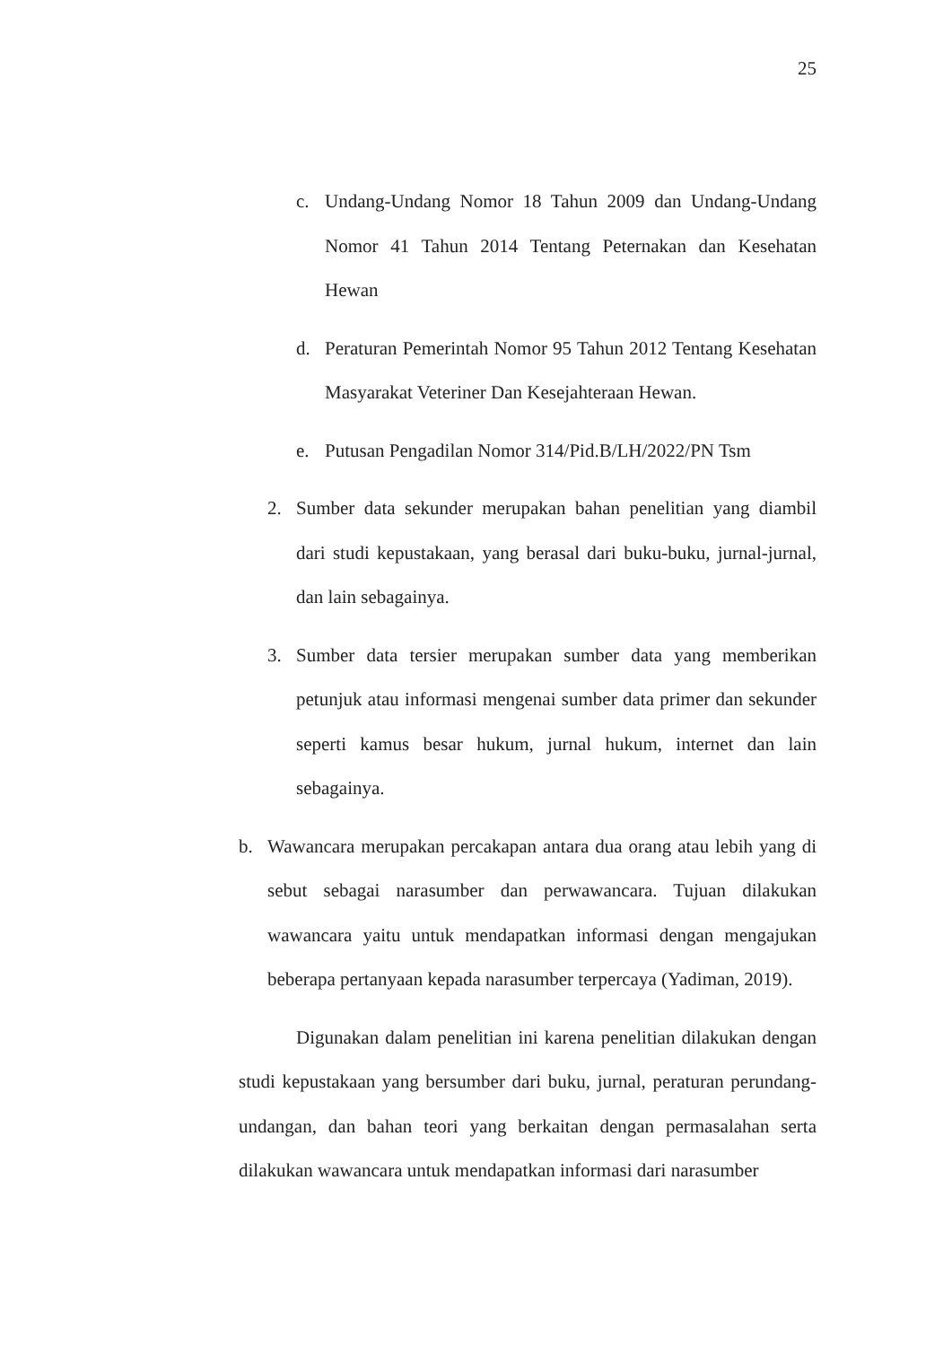25
c. Undang-Undang Nomor 18 Tahun 2009 dan Undang-Undang Nomor 41 Tahun 2014 Tentang Peternakan dan Kesehatan Hewan
d. Peraturan Pemerintah Nomor 95 Tahun 2012 Tentang Kesehatan Masyarakat Veteriner Dan Kesejahteraan Hewan.
e. Putusan Pengadilan Nomor 314/Pid.B/LH/2022/PN Tsm
2. Sumber data sekunder merupakan bahan penelitian yang diambil dari studi kepustakaan, yang berasal dari buku-buku, jurnal-jurnal, dan lain sebagainya.
3. Sumber data tersier merupakan sumber data yang memberikan petunjuk atau informasi mengenai sumber data primer dan sekunder seperti kamus besar hukum, jurnal hukum, internet dan lain sebagainya.
b. Wawancara merupakan percakapan antara dua orang atau lebih yang di sebut sebagai narasumber dan perwawancara. Tujuan dilakukan wawancara yaitu untuk mendapatkan informasi dengan mengajukan beberapa pertanyaan kepada narasumber terpercaya (Yadiman, 2019).
Digunakan dalam penelitian ini karena penelitian dilakukan dengan studi kepustakaan yang bersumber dari buku, jurnal, peraturan perundang-undangan, dan bahan teori yang berkaitan dengan permasalahan serta dilakukan wawancara untuk mendapatkan informasi dari narasumber